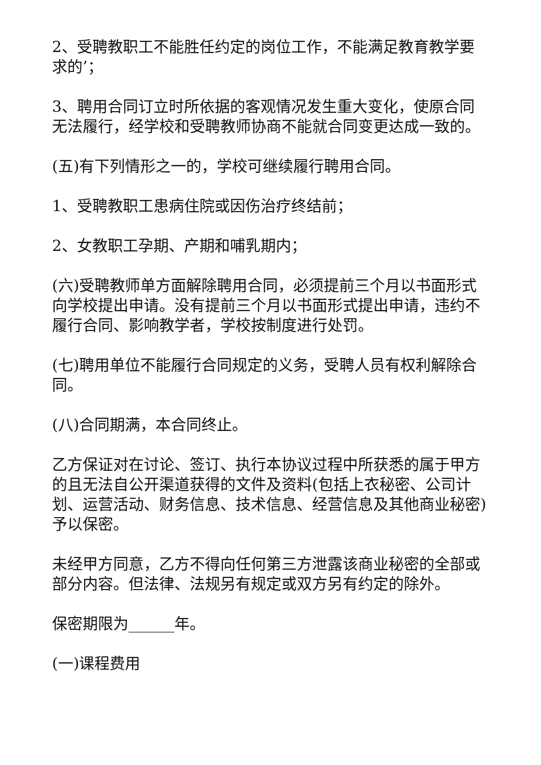2、受聘教职工不能胜任约定的岗位工作，不能满足教育教学要求的’；
3、聘用合同订立时所依据的客观情况发生重大变化，使原合同无法履行，经学校和受聘教师协商不能就合同变更达成一致的。
(五)有下列情形之一的，学校可继续履行聘用合同。
1、受聘教职工患病住院或因伤治疗终结前；
2、女教职工孕期、产期和哺乳期内；
(六)受聘教师单方面解除聘用合同，必须提前三个月以书面形式向学校提出申请。没有提前三个月以书面形式提出申请，违约不履行合同、影响教学者，学校按制度进行处罚。
(七)聘用单位不能履行合同规定的义务，受聘人员有权利解除合同。
(八)合同期满，本合同终止。
乙方保证对在讨论、签订、执行本协议过程中所获悉的属于甲方的且无法自公开渠道获得的文件及资料(包括上衣秘密、公司计划、运营活动、财务信息、技术信息、经营信息及其他商业秘密)予以保密。
未经甲方同意，乙方不得向任何第三方泄露该商业秘密的全部或部分内容。但法律、法规另有规定或双方另有约定的除外。
保密期限为______年。
(一)课程费用